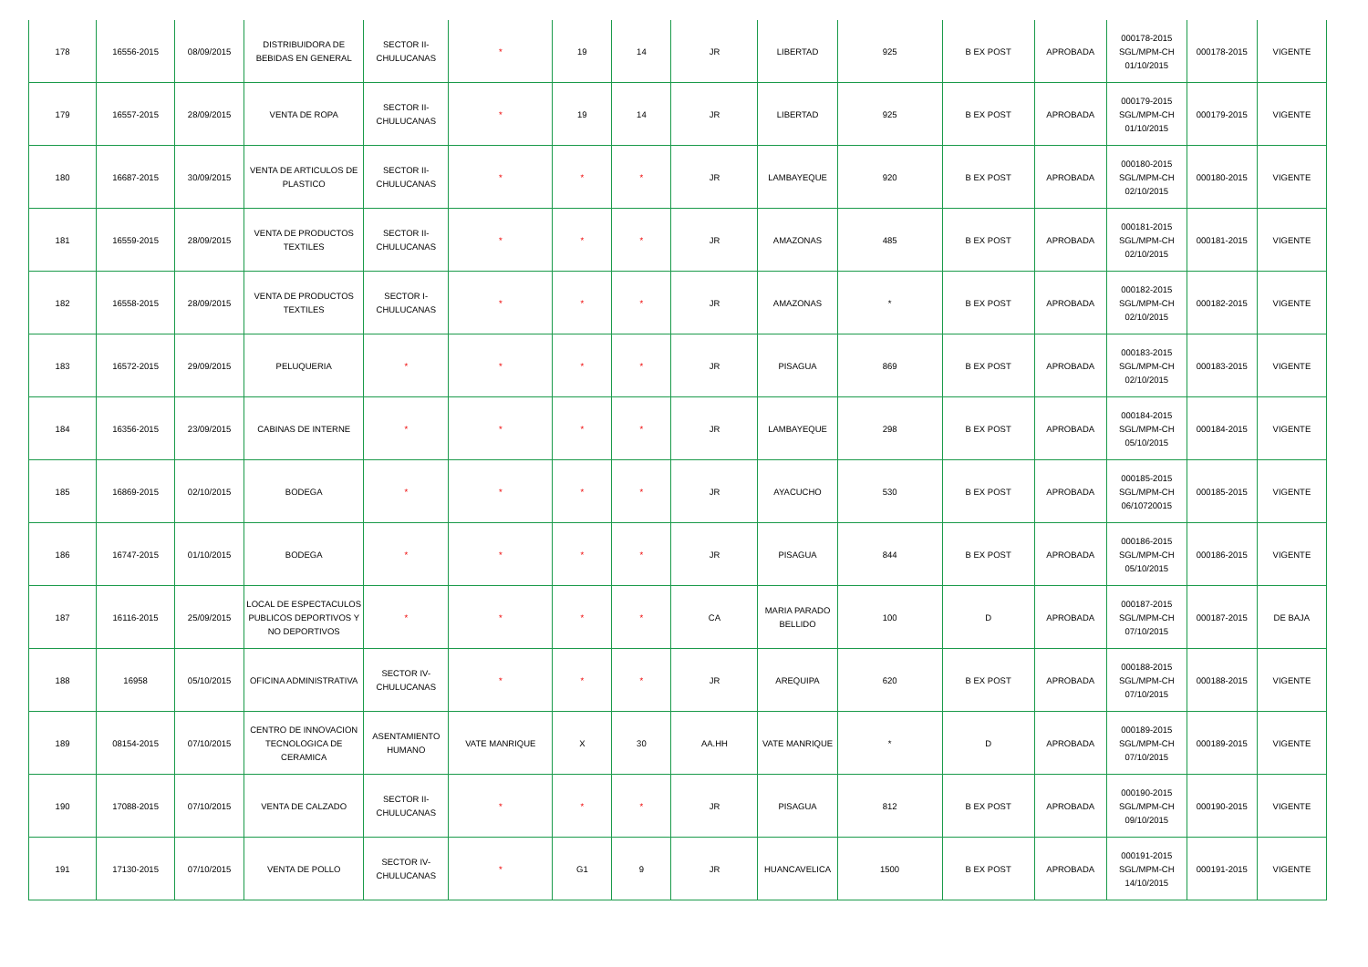| 178 | 16556-2015 | 08/09/2015 | DISTRIBUIDORA DE BEBIDAS EN GENERAL | SECTOR II-CHULUCANAS | * | 19 | 14 | JR | LIBERTAD | 925 | B EX POST | APROBADA | 000178-2015 SGL/MPM-CH 01/10/2015 | 000178-2015 | VIGENTE |
| 179 | 16557-2015 | 28/09/2015 | VENTA DE ROPA | SECTOR II-CHULUCANAS | * | 19 | 14 | JR | LIBERTAD | 925 | B EX POST | APROBADA | 000179-2015 SGL/MPM-CH 01/10/2015 | 000179-2015 | VIGENTE |
| 180 | 16687-2015 | 30/09/2015 | VENTA DE ARTICULOS DE PLASTICO | SECTOR II-CHULUCANAS | * | * | * | JR | LAMBAYEQUE | 920 | B EX POST | APROBADA | 000180-2015 SGL/MPM-CH 02/10/2015 | 000180-2015 | VIGENTE |
| 181 | 16559-2015 | 28/09/2015 | VENTA DE PRODUCTOS TEXTILES | SECTOR II-CHULUCANAS | * | * | * | JR | AMAZONAS | 485 | B EX POST | APROBADA | 000181-2015 SGL/MPM-CH 02/10/2015 | 000181-2015 | VIGENTE |
| 182 | 16558-2015 | 28/09/2015 | VENTA DE PRODUCTOS TEXTILES | SECTOR I-CHULUCANAS | * | * | * | JR | AMAZONAS | * | B EX POST | APROBADA | 000182-2015 SGL/MPM-CH 02/10/2015 | 000182-2015 | VIGENTE |
| 183 | 16572-2015 | 29/09/2015 | PELUQUERIA | * | * | * | * | JR | PISAGUA | 869 | B EX POST | APROBADA | 000183-2015 SGL/MPM-CH 02/10/2015 | 000183-2015 | VIGENTE |
| 184 | 16356-2015 | 23/09/2015 | CABINAS DE INTERNE | * | * | * | * | JR | LAMBAYEQUE | 298 | B EX POST | APROBADA | 000184-2015 SGL/MPM-CH 05/10/2015 | 000184-2015 | VIGENTE |
| 185 | 16869-2015 | 02/10/2015 | BODEGA | * | * | * | * | JR | AYACUCHO | 530 | B EX POST | APROBADA | 000185-2015 SGL/MPM-CH 06/10720015 | 000185-2015 | VIGENTE |
| 186 | 16747-2015 | 01/10/2015 | BODEGA | * | * | * | * | JR | PISAGUA | 844 | B EX POST | APROBADA | 000186-2015 SGL/MPM-CH 05/10/2015 | 000186-2015 | VIGENTE |
| 187 | 16116-2015 | 25/09/2015 | LOCAL DE ESPECTACULOS PUBLICOS DEPORTIVOS Y NO DEPORTIVOS | * | * | * | * | CA | MARIA PARADO BELLIDO | 100 | D | APROBADA | 000187-2015 SGL/MPM-CH 07/10/2015 | 000187-2015 | DE BAJA |
| 188 | 16958 | 05/10/2015 | OFICINA ADMINISTRATIVA | SECTOR IV-CHULUCANAS | * | * | * | JR | AREQUIPA | 620 | B EX POST | APROBADA | 000188-2015 SGL/MPM-CH 07/10/2015 | 000188-2015 | VIGENTE |
| 189 | 08154-2015 | 07/10/2015 | CENTRO DE INNOVACION TECNOLOGICA DE CERAMICA | ASENTAMIENTO HUMANO | VATE MANRIQUE | X | 30 | AA.HH | VATE MANRIQUE | * | D | APROBADA | 000189-2015 SGL/MPM-CH 07/10/2015 | 000189-2015 | VIGENTE |
| 190 | 17088-2015 | 07/10/2015 | VENTA DE CALZADO | SECTOR II-CHULUCANAS | * | * | * | JR | PISAGUA | 812 | B EX POST | APROBADA | 000190-2015 SGL/MPM-CH 09/10/2015 | 000190-2015 | VIGENTE |
| 191 | 17130-2015 | 07/10/2015 | VENTA DE POLLO | SECTOR IV-CHULUCANAS | * | G1 | 9 | JR | HUANCAVELICA | 1500 | B EX POST | APROBADA | 000191-2015 SGL/MPM-CH 14/10/2015 | 000191-2015 | VIGENTE |